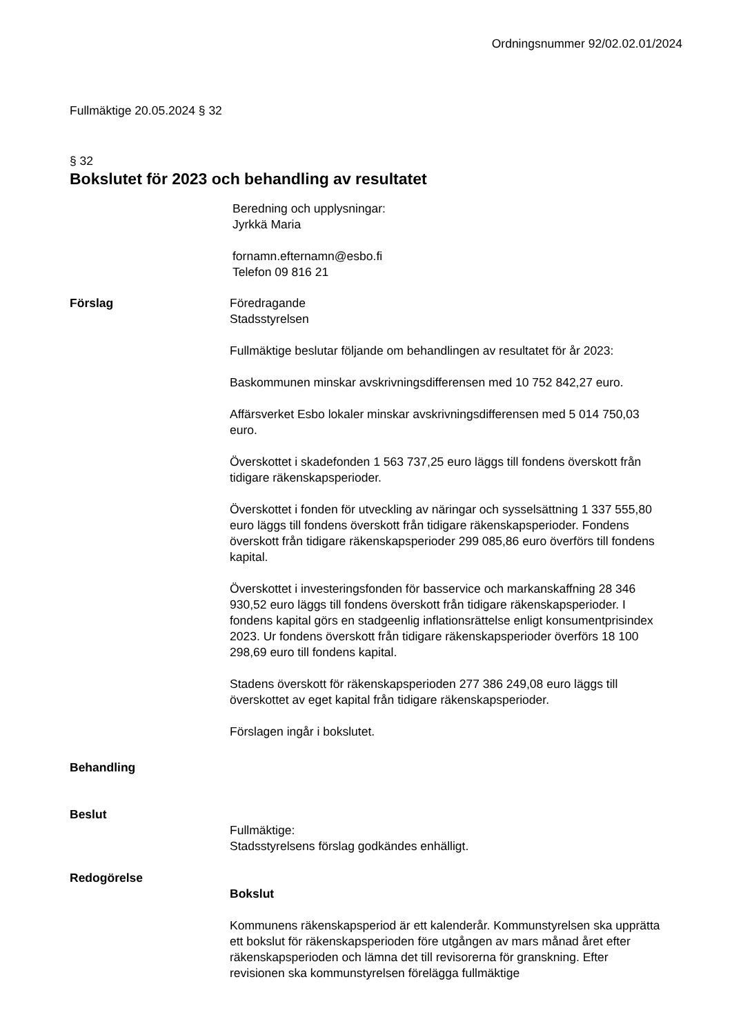Ordningsnummer 92/02.02.01/2024
Fullmäktige 20.05.2024 § 32
§ 32
Bokslutet för 2023 och behandling av resultatet
Beredning och upplysningar:
Jyrkkä Maria
fornamn.efternamn@esbo.fi
Telefon 09 816 21
Förslag Föredragande
Stadsstyrelsen
Fullmäktige beslutar följande om behandlingen av resultatet för år 2023:
Baskommunen minskar avskrivningsdifferensen med 10 752 842,27 euro.
Affärsverket Esbo lokaler minskar avskrivningsdifferensen med 5 014 750,03 euro.
Överskottet i skadefonden 1 563 737,25 euro läggs till fondens överskott från tidigare räkenskapsperioder.
Överskottet i fonden för utveckling av näringar och sysselsättning 1 337 555,80 euro läggs till fondens överskott från tidigare räkenskapsperioder. Fondens överskott från tidigare räkenskapsperioder 299 085,86 euro överförs till fondens kapital.
Överskottet i investeringsfonden för basservice och markanskaffning 28 346 930,52 euro läggs till fondens överskott från tidigare räkenskapsperioder. I fondens kapital görs en stadgeenlig inflationsrättelse enligt konsumentprisindex 2023. Ur fondens överskott från tidigare räkenskapsperioder överförs 18 100 298,69 euro till fondens kapital.
Stadens överskott för räkenskapsperioden 277 386 249,08 euro läggs till överskottet av eget kapital från tidigare räkenskapsperioder.
Förslagen ingår i bokslutet.
Behandling
Beslut
Fullmäktige:
Stadsstyrelsens förslag godkändes enhälligt.
Redogörelse
Bokslut
Kommunens räkenskapsperiod är ett kalenderår. Kommunstyrelsen ska upprätta ett bokslut för räkenskapsperioden före utgången av mars månad året efter räkenskapsperioden och lämna det till revisorerna för granskning. Efter revisionen ska kommunstyrelsen förelägga fullmäktige